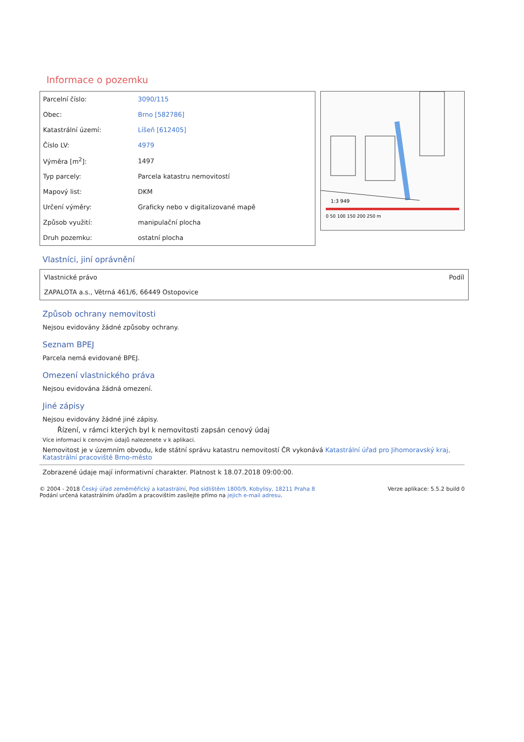Informace o pozemku
| Parcelní číslo: | 3090/115 |
| Obec: | Brno [582786] |
| Katastrální území: | Líšeň [612405] |
| Číslo LV: | 4979 |
| Výměra [m<sup>2</sup>]: | 1497 |
| Typ parcely: | Parcela katastru nemovitostí |
| Mapový list: | DKM |
| Určení výměry: | Graficky nebo v digitalizované mapě |
| Způsob využití: | manipulační plocha |
| Druh pozemku: | ostatní plocha |
1:3 949
0 50 100 150 200 250 m
Vlastníci, jiní oprávnění
Vlastnické právo
ZAPALOTA a.s., Větrná 461/6, 66449 Ostopovice
Podíl
Způsob ochrany nemovitosti
Nejsou evidovány žádné způsoby ochrany.
Seznam BPEJ
Parcela nemá evidované BPEJ.
Omezení vlastnického práva
Nejsou evidována žádná omezení.
Jiné zápisy
Nejsou evidovány žádné jiné zápisy.
Řízení, v rámci kterých byl k nemovitosti zapsán cenový údaj
Více informací k cenovým údajů nalezenete v k aplikaci.
Nemovitost je v územním obvodu, kde státní správu katastru nemovitostí ČR vykonává Katastrální úřad pro Jihomoravský kraj, Katastrální pracoviště Brno-město
Zobrazené údaje mají informativní charakter. Platnost k 18.07.2018 09:00:00.
© 2004 - 2018 Český úřad zeměměřický a katastrální, Pod sídlištěm 1800/9, Kobylisy, 18211 Praha 8
Podání určená katastrálním úřadům a pracovištím zasílejte přímo na jejich e-mail adresu.
Verze aplikace: 5.5.2 build 0